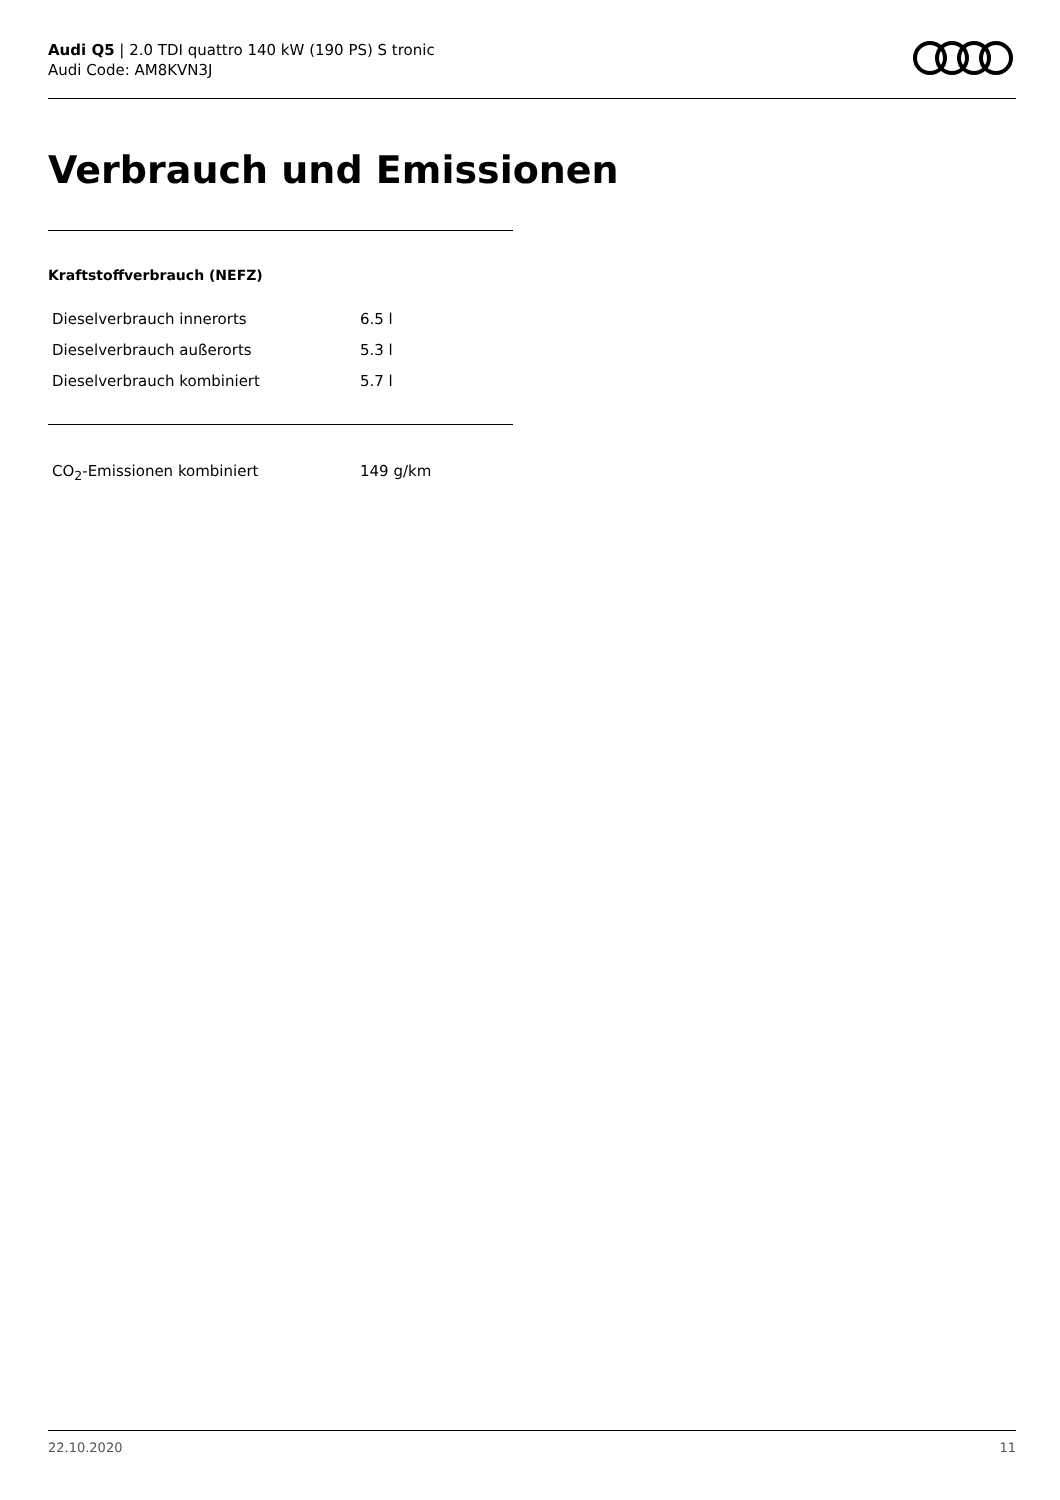Audi Q5 | 2.0 TDI quattro 140 kW (190 PS) S tronic
Audi Code: AM8KVN3J
Verbrauch und Emissionen
Kraftstoffverbrauch (NEFZ)
| Dieselverbrauch innerorts | 6.5 l |
| Dieselverbrauch außerorts | 5.3 l |
| Dieselverbrauch kombiniert | 5.7 l |
| CO<sub>2</sub>-Emissionen kombiniert | 149 g/km |
22.10.2020 11